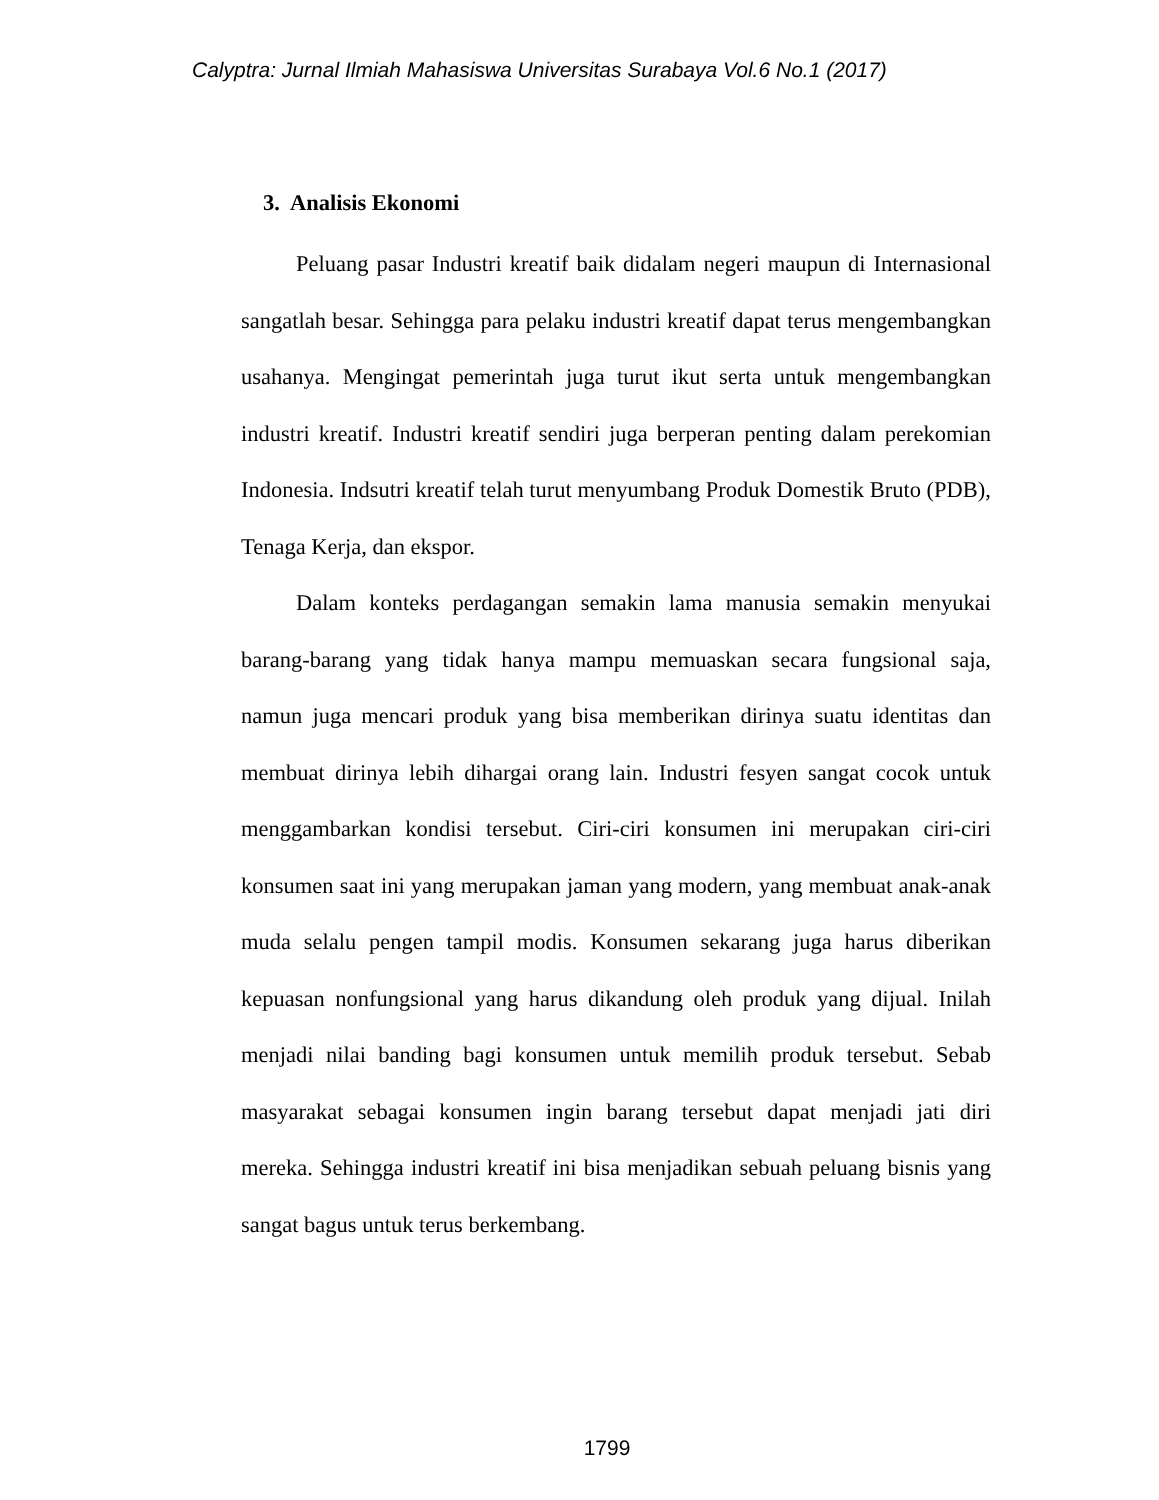Calyptra: Jurnal Ilmiah Mahasiswa Universitas Surabaya Vol.6 No.1 (2017)
3. Analisis Ekonomi
Peluang pasar Industri kreatif baik didalam negeri maupun di Internasional sangatlah besar. Sehingga para pelaku industri kreatif dapat terus mengembangkan usahanya. Mengingat pemerintah juga turut ikut serta untuk mengembangkan industri kreatif. Industri kreatif sendiri juga berperan penting dalam perekomian Indonesia. Indsutri kreatif telah turut menyumbang Produk Domestik Bruto (PDB), Tenaga Kerja, dan ekspor.
Dalam konteks perdagangan semakin lama manusia semakin menyukai barang-barang yang tidak hanya mampu memuaskan secara fungsional saja, namun juga mencari produk yang bisa memberikan dirinya suatu identitas dan membuat dirinya lebih dihargai orang lain. Industri fesyen sangat cocok untuk menggambarkan kondisi tersebut. Ciri-ciri konsumen ini merupakan ciri-ciri konsumen saat ini yang merupakan jaman yang modern, yang membuat anak-anak muda selalu pengen tampil modis. Konsumen sekarang juga harus diberikan kepuasan nonfungsional yang harus dikandung oleh produk yang dijual. Inilah menjadi nilai banding bagi konsumen untuk memilih produk tersebut. Sebab masyarakat sebagai konsumen ingin barang tersebut dapat menjadi jati diri mereka. Sehingga industri kreatif ini bisa menjadikan sebuah peluang bisnis yang sangat bagus untuk terus berkembang.
1799